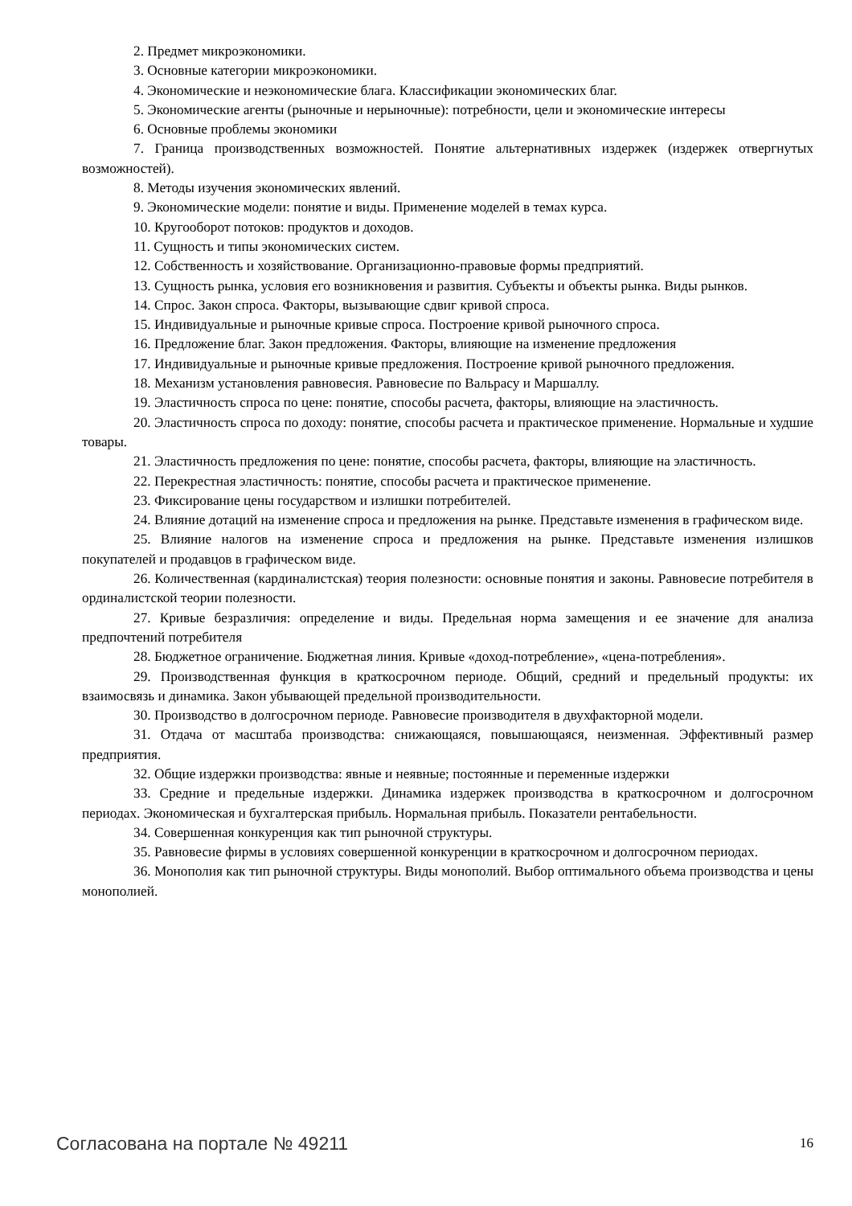2. Предмет микроэкономики.
3. Основные категории микроэкономики.
4. Экономические и неэкономические блага. Классификации экономических благ.
5. Экономические агенты (рыночные и нерыночные): потребности, цели и экономические интересы
6. Основные проблемы экономики
7. Граница производственных возможностей. Понятие альтернативных издержек (издержек отвергнутых возможностей).
8. Методы изучения экономических явлений.
9. Экономические модели: понятие и виды. Применение моделей в темах курса.
10. Кругооборот потоков: продуктов и доходов.
11. Сущность и типы экономических систем.
12. Собственность и хозяйствование. Организационно-правовые формы предприятий.
13. Сущность рынка, условия его возникновения и развития. Субъекты и объекты рынка. Виды рынков.
14. Спрос. Закон спроса. Факторы, вызывающие сдвиг кривой спроса.
15. Индивидуальные и рыночные кривые спроса. Построение кривой рыночного спроса.
16. Предложение благ. Закон предложения. Факторы, влияющие на изменение предложения
17. Индивидуальные и рыночные кривые предложения. Построение кривой рыночного предложения.
18. Механизм установления равновесия. Равновесие по Вальрасу и Маршаллу.
19. Эластичность спроса по цене: понятие, способы расчета, факторы, влияющие на эластичность.
20. Эластичность спроса по доходу: понятие, способы расчета и практическое применение. Нормальные и худшие товары.
21. Эластичность предложения по цене: понятие, способы расчета, факторы, влияющие на эластичность.
22. Перекрестная эластичность: понятие, способы расчета и практическое применение.
23. Фиксирование цены государством и излишки потребителей.
24. Влияние дотаций на изменение спроса и предложения на рынке. Представьте изменения в графическом виде.
25. Влияние налогов на изменение спроса и предложения на рынке. Представьте изменения излишков покупателей и продавцов в графическом виде.
26. Количественная (кардиналистская) теория полезности: основные понятия и законы. Равновесие потребителя в ординалистской теории полезности.
27. Кривые безразличия: определение и виды. Предельная норма замещения и ее значение для анализа предпочтений потребителя
28. Бюджетное ограничение. Бюджетная линия. Кривые «доход-потребление», «цена-потребления».
29. Производственная функция в краткосрочном периоде. Общий, средний и предельный продукты: их взаимосвязь и динамика. Закон убывающей предельной производительности.
30. Производство в долгосрочном периоде. Равновесие производителя в двухфакторной модели.
31. Отдача от масштаба производства: снижающаяся, повышающаяся, неизменная. Эффективный размер предприятия.
32. Общие издержки производства: явные и неявные; постоянные и переменные издержки
33. Средние и предельные издержки. Динамика издержек производства в краткосрочном и долгосрочном периодах. Экономическая и бухгалтерская прибыль. Нормальная прибыль. Показатели рентабельности.
34. Совершенная конкуренция как тип рыночной структуры.
35. Равновесие фирмы в условиях совершенной конкуренции в краткосрочном и долгосрочном периодах.
36. Монополия как тип рыночной структуры. Виды монополий. Выбор оптимального объема производства и цены монополией.
Согласована на портале № 49211 16